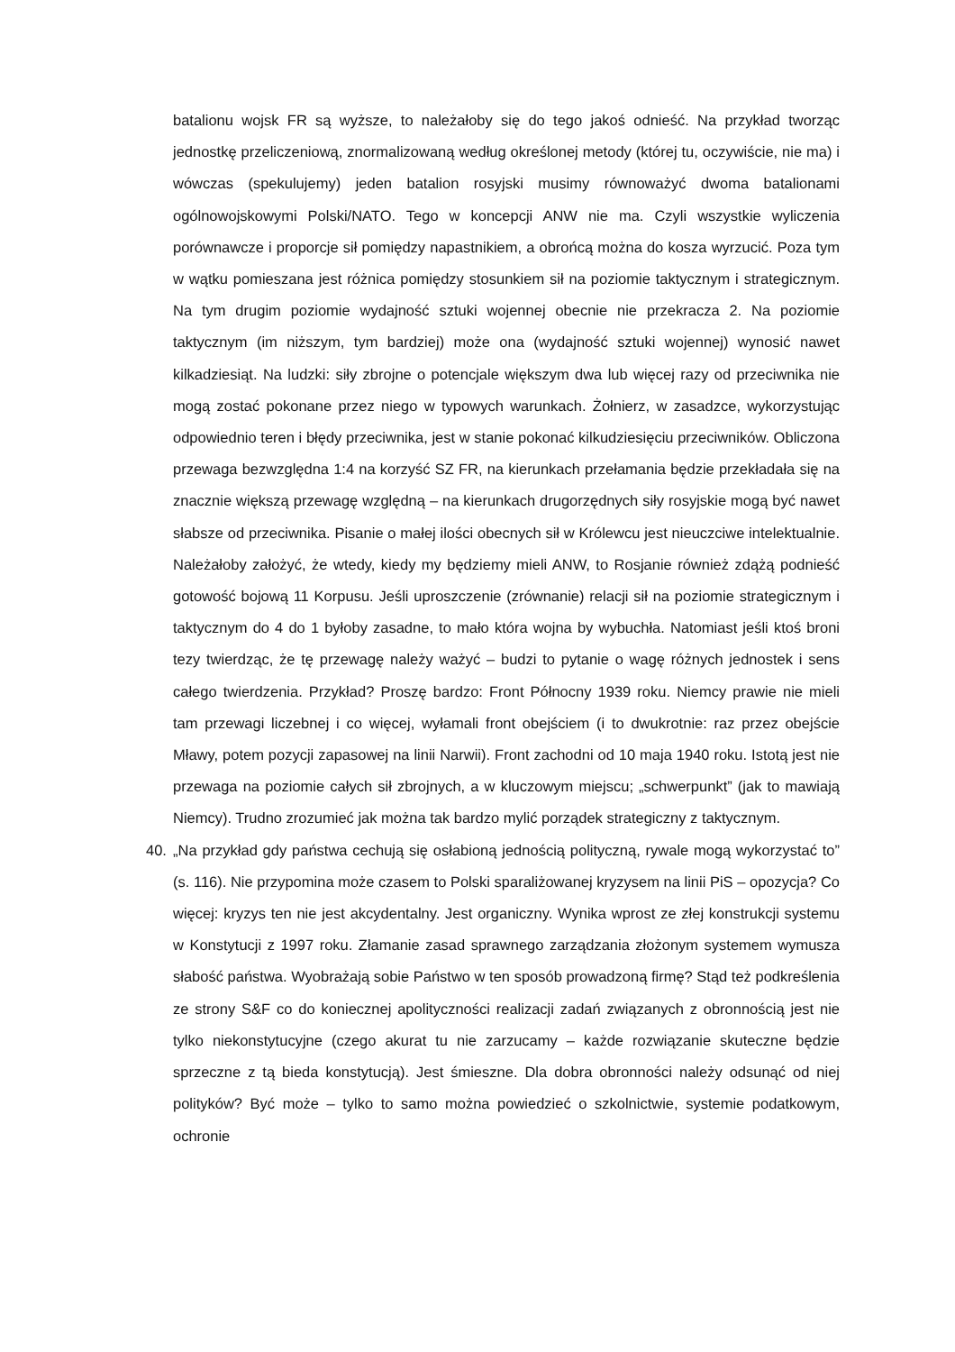batalionu wojsk FR są wyższe, to należałoby się do tego jakoś odnieść. Na przykład tworząc jednostkę przeliczeniową, znormalizowaną według określonej metody (której tu, oczywiście, nie ma) i wówczas (spekulujemy) jeden batalion rosyjski musimy równoważyć dwoma batalionami ogólnowojskowymi Polski/NATO. Tego w koncepcji ANW nie ma. Czyli wszystkie wyliczenia porównawcze i proporcje sił pomiędzy napastnikiem, a obrońcą można do kosza wyrzucić. Poza tym w wątku pomieszana jest różnica pomiędzy stosunkiem sił na poziomie taktycznym i strategicznym. Na tym drugim poziomie wydajność sztuki wojennej obecnie nie przekracza 2. Na poziomie taktycznym (im niższym, tym bardziej) może ona (wydajność sztuki wojennej) wynosić nawet kilkadziesiąt. Na ludzki: siły zbrojne o potencjale większym dwa lub więcej razy od przeciwnika nie mogą zostać pokonane przez niego w typowych warunkach. Żołnierz, w zasadzce, wykorzystując odpowiednio teren i błędy przeciwnika, jest w stanie pokonać kilkudziesięciu przeciwników. Obliczona przewaga bezwzględna 1:4 na korzyść SZ FR, na kierunkach przełamania będzie przekładała się na znacznie większą przewagę względną – na kierunkach drugorzędnych siły rosyjskie mogą być nawet słabsze od przeciwnika. Pisanie o małej ilości obecnych sił w Królewcu jest nieuczciwe intelektualnie. Należałoby założyć, że wtedy, kiedy my będziemy mieli ANW, to Rosjanie również zdążą podnieść gotowość bojową 11 Korpusu. Jeśli uproszczenie (zrównanie) relacji sił na poziomie strategicznym i taktycznym do 4 do 1 byłoby zasadne, to mało która wojna by wybuchła. Natomiast jeśli ktoś broni tezy twierdząc, że tę przewagę należy ważyć – budzi to pytanie o wagę różnych jednostek i sens całego twierdzenia. Przykład? Proszę bardzo: Front Północny 1939 roku. Niemcy prawie nie mieli tam przewagi liczebnej i co więcej, wyłamali front obejściem (i to dwukrotnie: raz przez obejście Mławy, potem pozycji zapasowej na linii Narwii). Front zachodni od 10 maja 1940 roku. Istotą jest nie przewaga na poziomie całych sił zbrojnych, a w kluczowym miejscu; „schwerpunkt” (jak to mawiają Niemcy). Trudno zrozumieć jak można tak bardzo mylić porządek strategiczny z taktycznym.
40. „Na przykład gdy państwa cechują się osłabioną jednością polityczną, rywale mogą wykorzystać to” (s. 116). Nie przypomina może czasem to Polski sparaliżowanej kryzysem na linii PiS – opozycja? Co więcej: kryzys ten nie jest akcydentalny. Jest organiczny. Wynika wprost ze złej konstrukcji systemu w Konstytucji z 1997 roku. Złamanie zasad sprawnego zarządzania złożonym systemem wymusza słabość państwa. Wyobrażają sobie Państwo w ten sposób prowadzoną firmę? Stąd też podkreślenia ze strony S&F co do koniecznej apolityczności realizacji zadań związanych z obronnością jest nie tylko niekonstytucyjne (czego akurat tu nie zarzucamy – każde rozwiązanie skuteczne będzie sprzeczne z tą bieda konstytucją). Jest śmieszne. Dla dobra obronności należy odsunąć od niej polityków? Być może – tylko to samo można powiedzieć o szkolnictwie, systemie podatkowym, ochronie